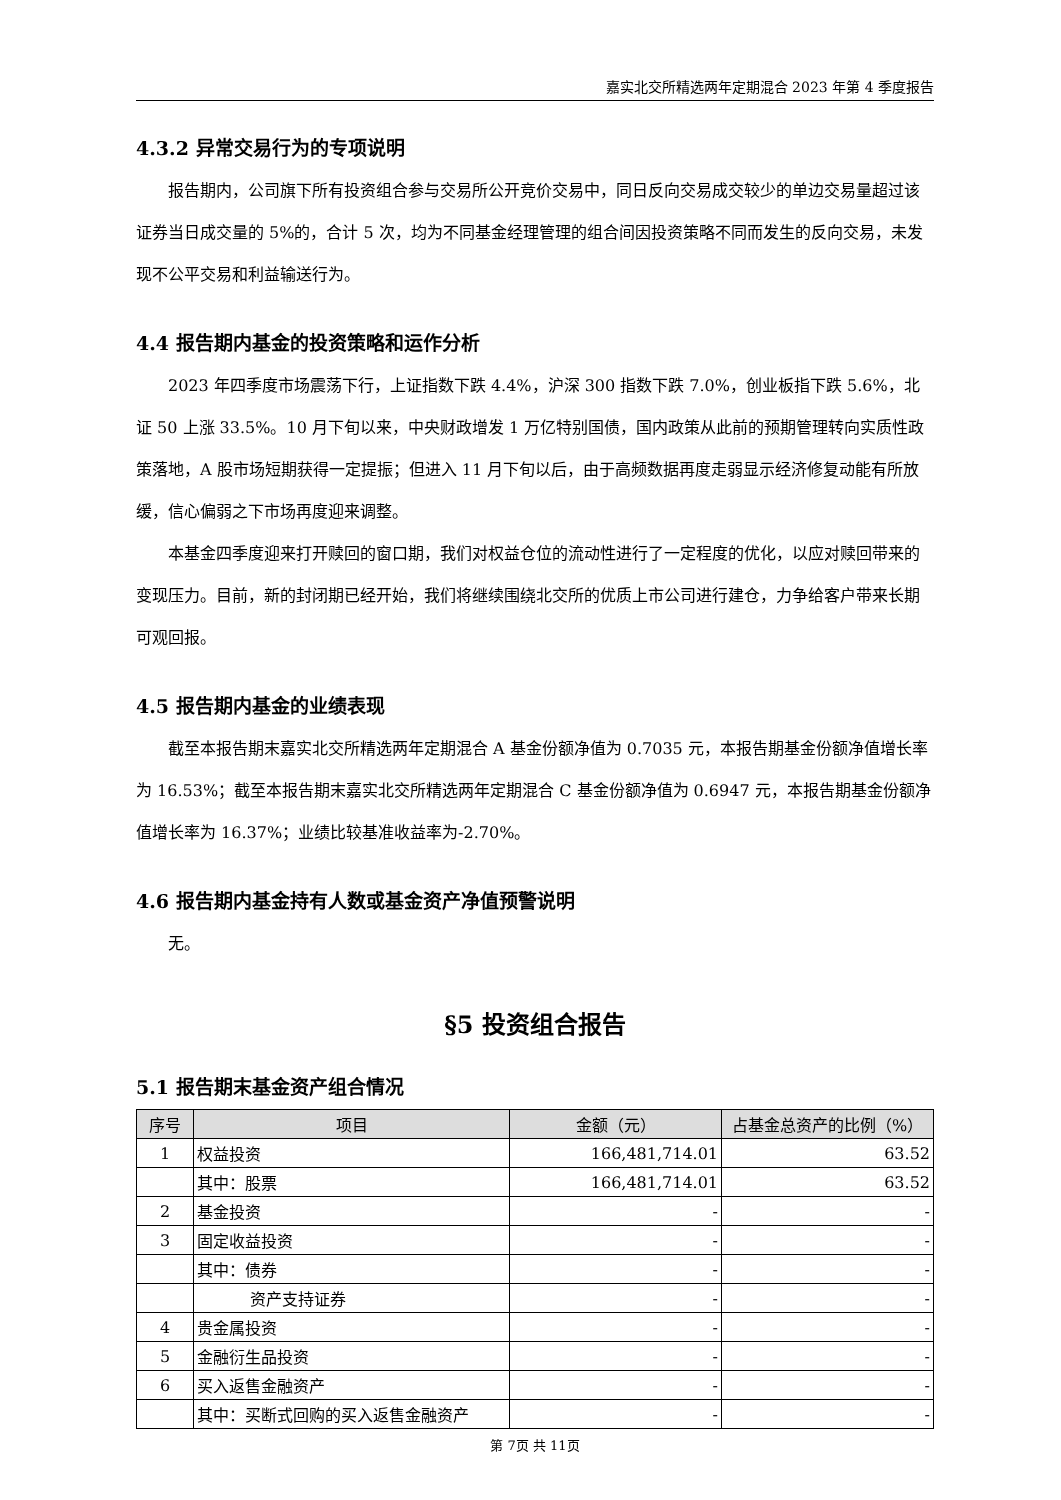嘉实北交所精选两年定期混合 2023 年第 4 季度报告
4.3.2 异常交易行为的专项说明
报告期内，公司旗下所有投资组合参与交易所公开竞价交易中，同日反向交易成交较少的单边交易量超过该证券当日成交量的 5%的，合计 5 次，均为不同基金经理管理的组合间因投资策略不同而发生的反向交易，未发现不公平交易和利益输送行为。
4.4 报告期内基金的投资策略和运作分析
2023 年四季度市场震荡下行，上证指数下跌 4.4%，沪深 300 指数下跌 7.0%，创业板指下跌 5.6%，北证 50 上涨 33.5%。10 月下旬以来，中央财政增发 1 万亿特别国债，国内政策从此前的预期管理转向实质性政策落地，A 股市场短期获得一定提振；但进入 11 月下旬以后，由于高频数据再度走弱显示经济修复动能有所放缓，信心偏弱之下市场再度迎来调整。
本基金四季度迎来打开赎回的窗口期，我们对权益仓位的流动性进行了一定程度的优化，以应对赎回带来的变现压力。目前，新的封闭期已经开始，我们将继续围绕北交所的优质上市公司进行建仓，力争给客户带来长期可观回报。
4.5 报告期内基金的业绩表现
截至本报告期末嘉实北交所精选两年定期混合 A 基金份额净值为 0.7035 元，本报告期基金份额净值增长率为 16.53%；截至本报告期末嘉实北交所精选两年定期混合 C 基金份额净值为 0.6947 元，本报告期基金份额净值增长率为 16.37%；业绩比较基准收益率为-2.70%。
4.6 报告期内基金持有人数或基金资产净值预警说明
无。
§5 投资组合报告
5.1 报告期末基金资产组合情况
| 序号 | 项目 | 金额（元） | 占基金总资产的比例（%） |
| --- | --- | --- | --- |
| 1 | 权益投资 | 166,481,714.01 | 63.52 |
| | 其中：股票 | 166,481,714.01 | 63.52 |
| 2 | 基金投资 | - | - |
| 3 | 固定收益投资 | - | - |
| | 其中：债券 | - | - |
| | 资产支持证券 | - | - |
| 4 | 贵金属投资 | - | - |
| 5 | 金融衍生品投资 | - | - |
| 6 | 买入返售金融资产 | - | - |
| | 其中：买断式回购的买入返售金融资产 | - | - |
第 7页 共 11页